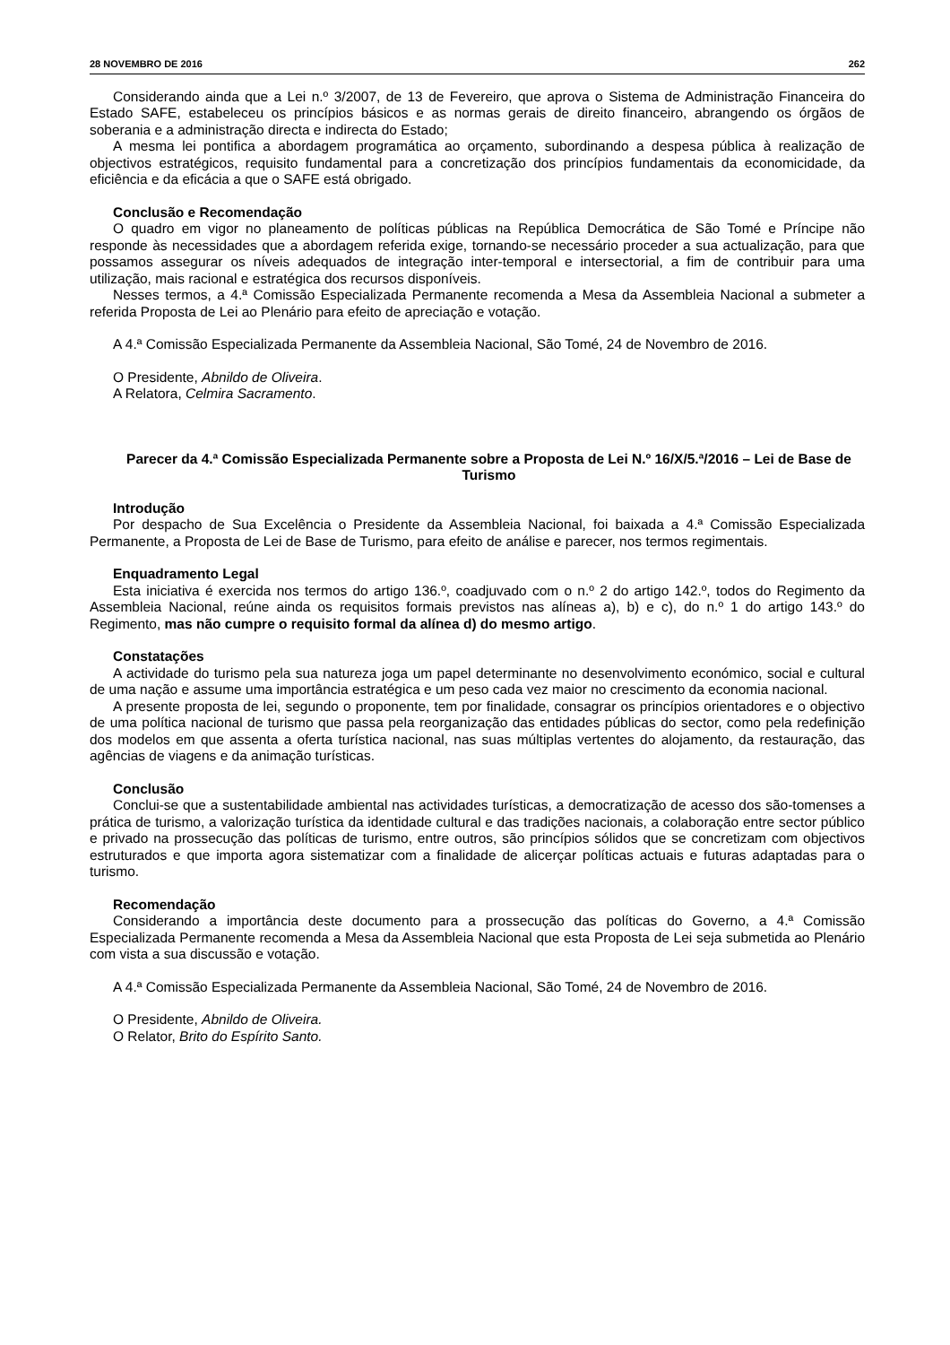28 NOVEMBRO DE 2016 262
Considerando ainda que a Lei n.º 3/2007, de 13 de Fevereiro, que aprova o Sistema de Administração Financeira do Estado SAFE, estabeleceu os princípios básicos e as normas gerais de direito financeiro, abrangendo os órgãos de soberania e a administração directa e indirecta do Estado;
A mesma lei pontifica a abordagem programática ao orçamento, subordinando a despesa pública à realização de objectivos estratégicos, requisito fundamental para a concretização dos princípios fundamentais da economicidade, da eficiência e da eficácia a que o SAFE está obrigado.
Conclusão e Recomendação
O quadro em vigor no planeamento de políticas públicas na República Democrática de São Tomé e Príncipe não responde às necessidades que a abordagem referida exige, tornando-se necessário proceder a sua actualização, para que possamos assegurar os níveis adequados de integração inter-temporal e intersectorial, a fim de contribuir para uma utilização, mais racional e estratégica dos recursos disponíveis.
Nesses termos, a 4.ª Comissão Especializada Permanente recomenda a Mesa da Assembleia Nacional a submeter a referida Proposta de Lei ao Plenário para efeito de apreciação e votação.
A 4.ª Comissão Especializada Permanente da Assembleia Nacional, São Tomé, 24 de Novembro de 2016.
O Presidente, Abnildo de Oliveira.
A Relatora, Celmira Sacramento.
Parecer da 4.ª Comissão Especializada Permanente sobre a Proposta de Lei N.º 16/X/5.ª/2016 – Lei de Base de Turismo
Introdução
Por despacho de Sua Excelência o Presidente da Assembleia Nacional, foi baixada a 4.ª Comissão Especializada Permanente, a Proposta de Lei de Base de Turismo, para efeito de análise e parecer, nos termos regimentais.
Enquadramento Legal
Esta iniciativa é exercida nos termos do artigo 136.º, coadjuvado com o n.º 2 do artigo 142.º, todos do Regimento da Assembleia Nacional, reúne ainda os requisitos formais previstos nas alíneas a), b) e c), do n.º 1 do artigo 143.º do Regimento, mas não cumpre o requisito formal da alínea d) do mesmo artigo.
Constatações
A actividade do turismo pela sua natureza joga um papel determinante no desenvolvimento económico, social e cultural de uma nação e assume uma importância estratégica e um peso cada vez maior no crescimento da economia nacional.
A presente proposta de lei, segundo o proponente, tem por finalidade, consagrar os princípios orientadores e o objectivo de uma política nacional de turismo que passa pela reorganização das entidades públicas do sector, como pela redefinição dos modelos em que assenta a oferta turística nacional, nas suas múltiplas vertentes do alojamento, da restauração, das agências de viagens e da animação turísticas.
Conclusão
Conclui-se que a sustentabilidade ambiental nas actividades turísticas, a democratização de acesso dos são-tomenses a prática de turismo, a valorização turística da identidade cultural e das tradições nacionais, a colaboração entre sector público e privado na prossecução das políticas de turismo, entre outros, são princípios sólidos que se concretizam com objectivos estruturados e que importa agora sistematizar com a finalidade de alicerçar políticas actuais e futuras adaptadas para o turismo.
Recomendação
Considerando a importância deste documento para a prossecução das políticas do Governo, a 4.ª Comissão Especializada Permanente recomenda a Mesa da Assembleia Nacional que esta Proposta de Lei seja submetida ao Plenário com vista a sua discussão e votação.
A 4.ª Comissão Especializada Permanente da Assembleia Nacional, São Tomé, 24 de Novembro de 2016.
O Presidente, Abnildo de Oliveira.
O Relator, Brito do Espírito Santo.